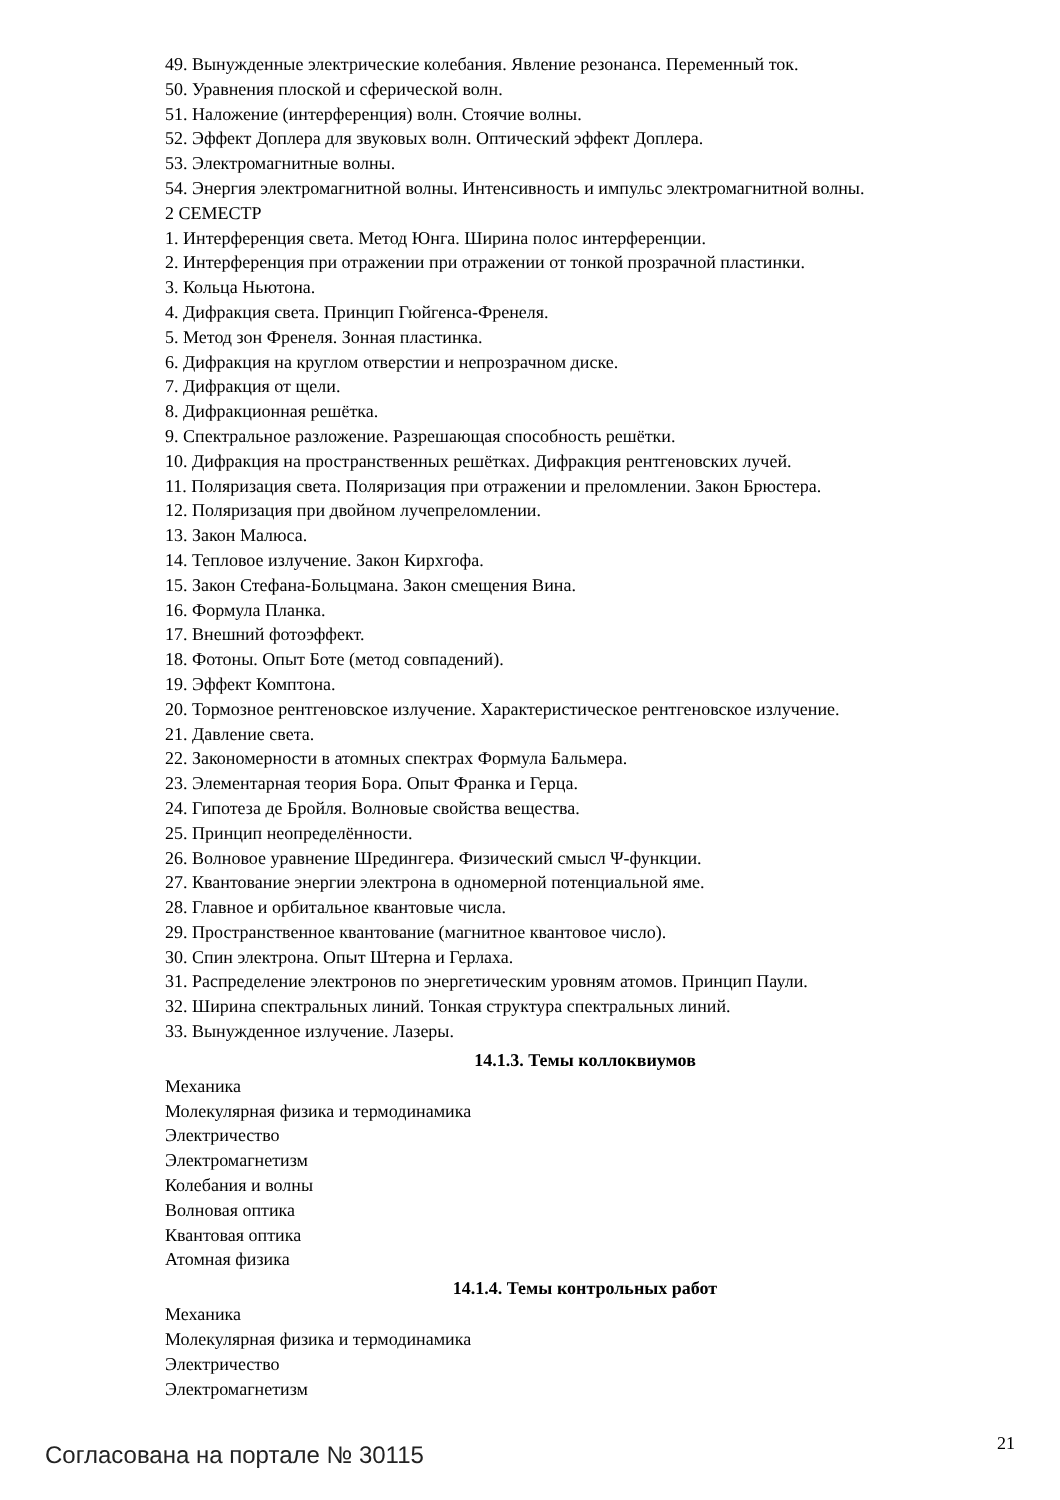49. Вынужденные электрические колебания. Явление резонанса. Переменный ток.
50. Уравнения плоской и сферической волн.
51. Наложение (интерференция) волн. Стоячие волны.
52. Эффект Доплера для звуковых волн. Оптический эффект Доплера.
53. Электромагнитные волны.
54. Энергия электромагнитной волны. Интенсивность и импульс электромагнитной волны.
2 СЕМЕСТР
1. Интерференция света. Метод Юнга. Ширина полос интерференции.
2. Интерференция при отражении при отражении от тонкой прозрачной пластинки.
3. Кольца Ньютона.
4. Дифракция света. Принцип Гюйгенса-Френеля.
5. Метод зон Френеля. Зонная пластинка.
6. Дифракция на круглом отверстии и непрозрачном диске.
7. Дифракция от щели.
8. Дифракционная решётка.
9. Спектральное разложение. Разрешающая способность решётки.
10. Дифракция на пространственных решётках. Дифракция рентгеновских лучей.
11. Поляризация света. Поляризация при отражении и преломлении. Закон Брюстера.
12. Поляризация при двойном лучепреломлении.
13. Закон Малюса.
14. Тепловое излучение. Закон Кирхгофа.
15. Закон Стефана-Больцмана. Закон смещения Вина.
16. Формула Планка.
17. Внешний фотоэффект.
18. Фотоны. Опыт Боте (метод совпадений).
19. Эффект Комптона.
20. Тормозное рентгеновское излучение. Характеристическое рентгеновское излучение.
21. Давление света.
22. Закономерности в атомных спектрах Формула Бальмера.
23. Элементарная теория Бора. Опыт Франка и Герца.
24. Гипотеза де Бройля. Волновые свойства вещества.
25. Принцип неопределённости.
26. Волновое уравнение Шредингера. Физический смысл Ψ-функции.
27. Квантование энергии электрона в одномерной потенциальной яме.
28. Главное и орбитальное квантовые числа.
29. Пространственное квантование (магнитное квантовое число).
30. Спин электрона. Опыт Штерна и Герлаха.
31. Распределение электронов по энергетическим уровням атомов. Принцип Паули.
32. Ширина спектральных линий. Тонкая структура спектральных линий.
33. Вынужденное излучение. Лазеры.
14.1.3. Темы коллоквиумов
Механика
Молекулярная физика и термодинамика
Электричество
Электромагнетизм
Колебания и волны
Волновая оптика
Квантовая оптика
Атомная физика
14.1.4. Темы контрольных работ
Механика
Молекулярная физика и термодинамика
Электричество
Электромагнетизм
Согласована на портале № 30115 21